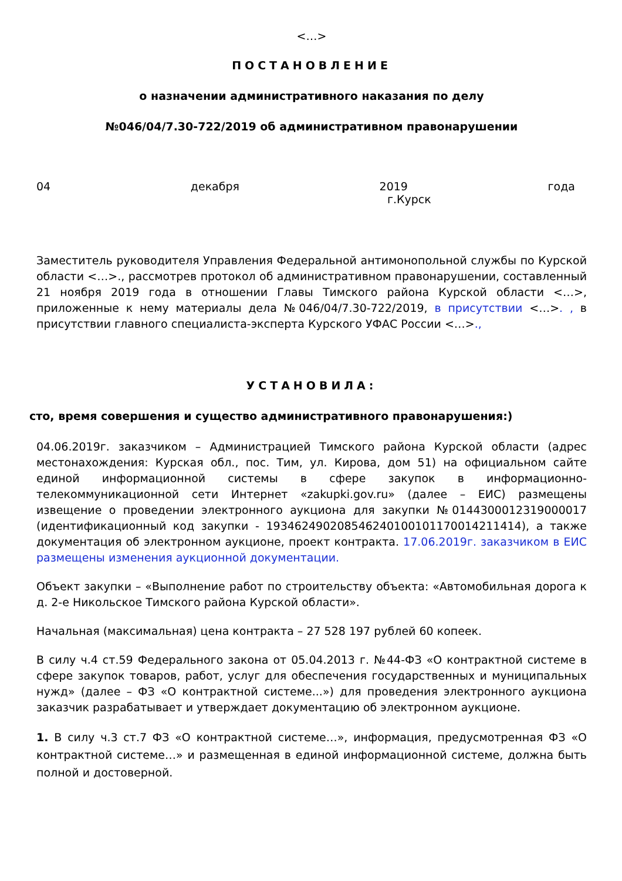<…>
ПОСТАНОВЛЕНИЕ
о назначении административного наказания по делу
№046/04/7.30-722/2019 об административном правонарушении
04 декабря 2019 года
г.Курск
Заместитель руководителя Управления Федеральной антимонопольной службы по Курской области <…>., рассмотрев протокол об административном правонарушении, составленный 21 ноября 2019 года в отношении Главы Тимского района Курской области <…>, приложенные к нему материалы дела №046/04/7.30-722/2019, в присутствии <…>. , в присутствии главного специалиста-эксперта Курского УФАС России <…>.,
УСТАНОВИЛА:
сто, время совершения и существо административного правонарушения:)
04.06.2019г. заказчиком – Администрацией Тимского района Курской области (адрес местонахождения: Курская обл., пос. Тим, ул. Кирова, дом 51) на официальном сайте единой информационной системы в сфере закупок в информационно-телекоммуникационной сети Интернет «zakupki.gov.ru» (далее – ЕИС) размещены извещение о проведении электронного аукциона для закупки №0144300012319000017 (идентификационный код закупки - 193462490208546240100101170014211414), а также документация об электронном аукционе, проект контракта. 17.06.2019г. заказчиком в ЕИС размещены изменения аукционной документации.
Объект закупки – «Выполнение работ по строительству объекта: «Автомобильная дорога к д. 2-е Никольское Тимского района Курской области».
Начальная (максимальная) цена контракта – 27 528 197 рублей 60 копеек.
В силу ч.4 ст.59 Федерального закона от 05.04.2013 г. №44-ФЗ «О контрактной системе в сфере закупок товаров, работ, услуг для обеспечения государственных и муниципальных нужд» (далее – ФЗ «О контрактной системе...») для проведения электронного аукциона заказчик разрабатывает и утверждает документацию об электронном аукционе.
1. В силу ч.3 ст.7 ФЗ «О контрактной системе…», информация, предусмотренная ФЗ «О контрактной системе…» и размещенная в единой информационной системе, должна быть полной и достоверной.